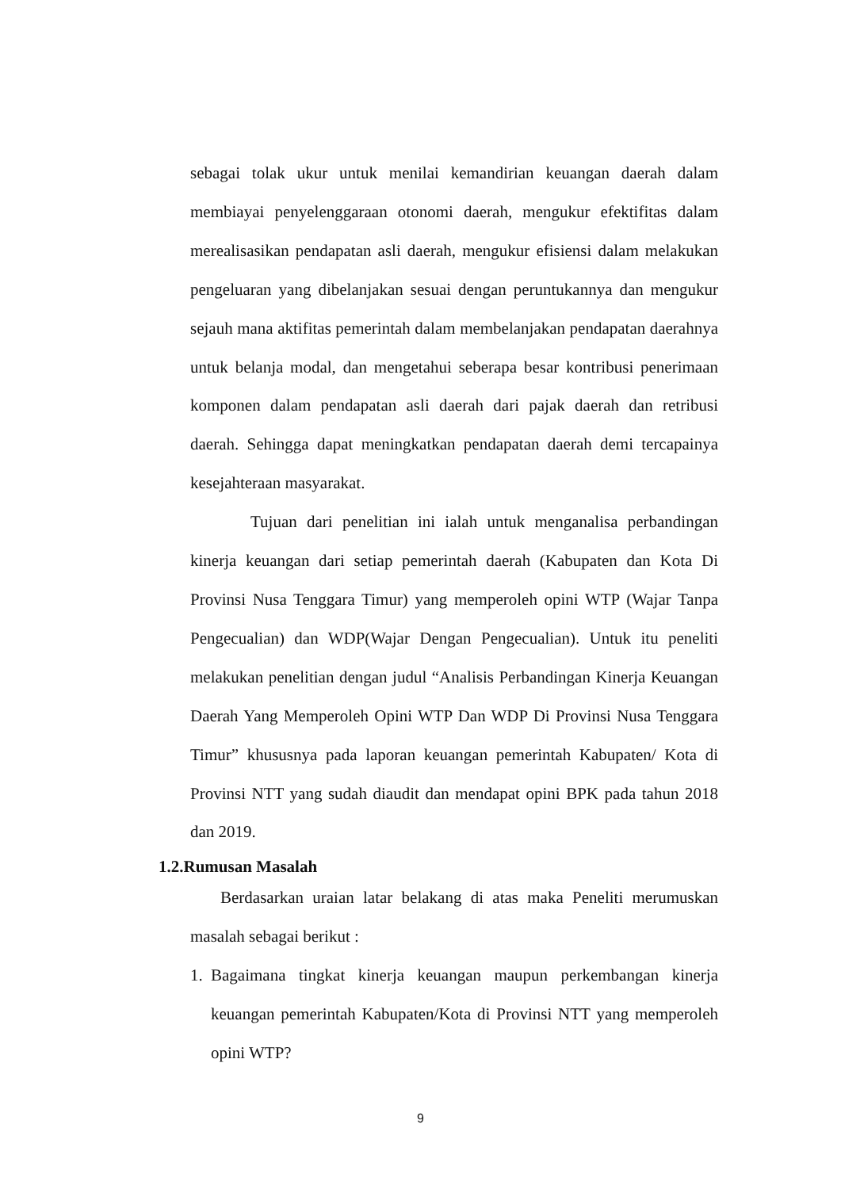sebagai tolak ukur untuk menilai kemandirian keuangan daerah dalam membiayai penyelenggaraan otonomi daerah, mengukur efektifitas dalam merealisasikan pendapatan asli daerah, mengukur efisiensi dalam melakukan pengeluaran yang dibelanjakan sesuai dengan peruntukannya dan mengukur sejauh mana aktifitas pemerintah dalam membelanjakan pendapatan daerahnya untuk belanja modal, dan mengetahui seberapa besar kontribusi penerimaan komponen dalam pendapatan asli daerah dari pajak daerah dan retribusi daerah. Sehingga dapat meningkatkan pendapatan daerah demi tercapainya kesejahteraan masyarakat.
Tujuan dari penelitian ini ialah untuk menganalisa perbandingan kinerja keuangan dari setiap pemerintah daerah (Kabupaten dan Kota Di Provinsi Nusa Tenggara Timur) yang memperoleh opini WTP (Wajar Tanpa Pengecualian) dan WDP(Wajar Dengan Pengecualian). Untuk itu peneliti melakukan penelitian dengan judul “Analisis Perbandingan Kinerja Keuangan Daerah Yang Memperoleh Opini WTP Dan WDP Di Provinsi Nusa Tenggara Timur” khususnya pada laporan keuangan pemerintah Kabupaten/ Kota di Provinsi NTT yang sudah diaudit dan mendapat opini BPK pada tahun 2018 dan 2019.
1.2.Rumusan Masalah
Berdasarkan uraian latar belakang di atas maka Peneliti merumuskan masalah sebagai berikut :
1. Bagaimana tingkat kinerja keuangan maupun perkembangan kinerja keuangan pemerintah Kabupaten/Kota di Provinsi NTT yang memperoleh opini WTP?
9